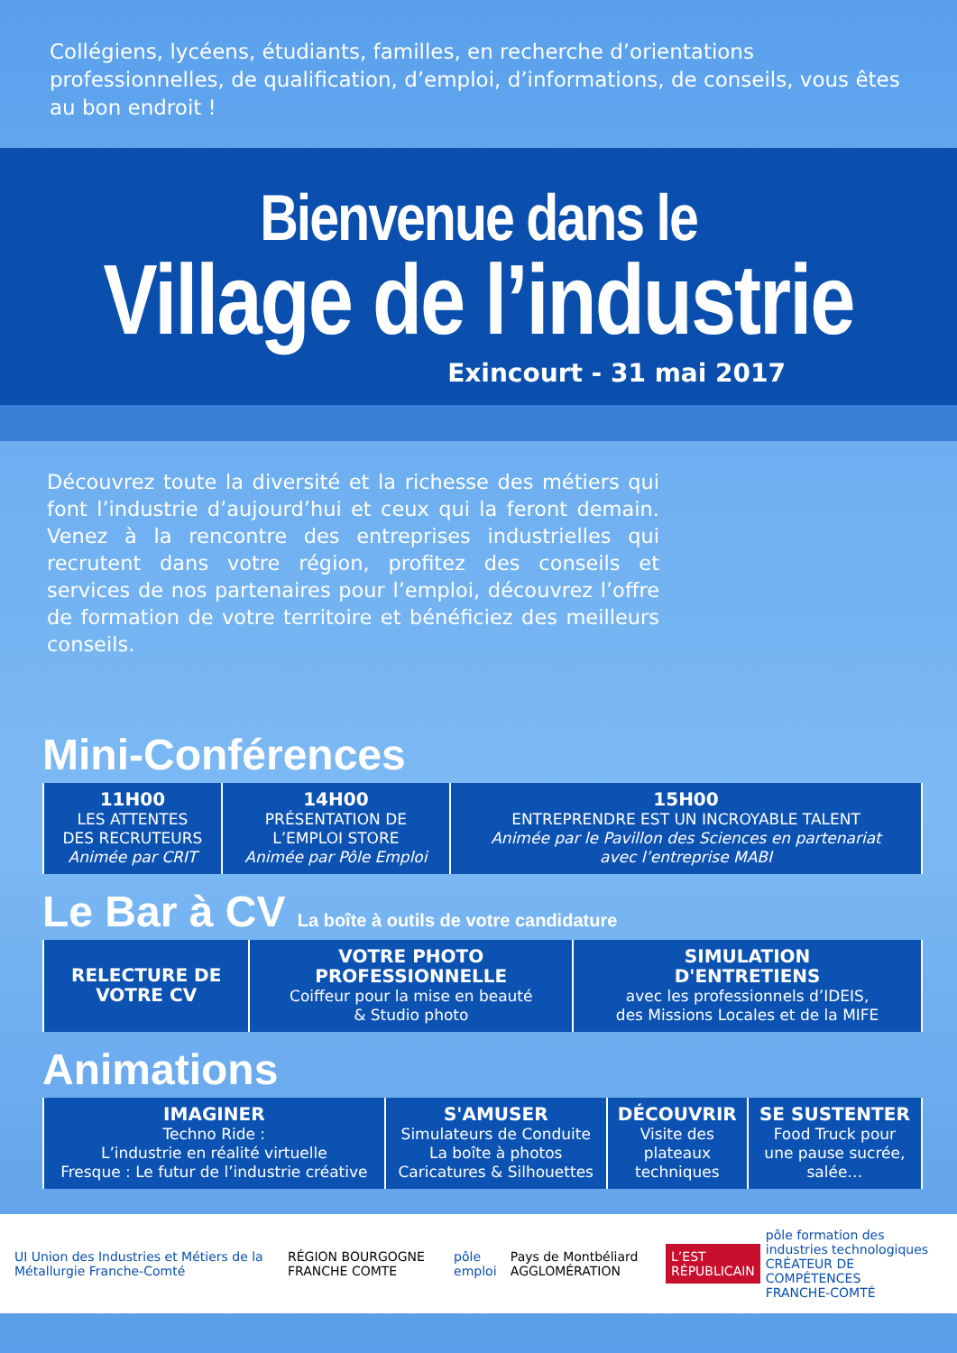Collégiens, lycéens, étudiants, familles, en recherche d’orientations professionnelles, de qualification, d’emploi, d’informations, de conseils, vous êtes au bon endroit !
Bienvenue dans le
Village de l’industrie
Exincourt - 31 mai 2017
Découvrez toute la diversité et la richesse des métiers qui font l’industrie d’aujourd’hui et ceux qui la feront demain. Venez à la rencontre des entreprises industrielles qui recrutent dans votre région, profitez des conseils et services de nos partenaires pour l’emploi, découvrez l’offre de formation de votre territoire et bénéficiez des meilleurs conseils.
Mini-Conférences
| 11H00 LES ATTENTES DES RECRUTEURS Animée par CRIT | 14H00 PRÉSENTATION DE L’EMPLOI STORE Animée par Pôle Emploi | 15H00 ENTREPRENDRE EST UN INCROYABLE TALENT Animée par le Pavillon des Sciences en partenariat avec l’entreprise MABI |
Le Bar à CV La boîte à outils de votre candidature
| RELECTURE DE VOTRE CV | VOTRE PHOTO PROFESSIONNELLE Coiffeur pour la mise en beauté & Studio photo | SIMULATION D'ENTRETIENS avec les professionnels d’IDEIS, des Missions Locales et de la MIFE |
Animations
| IMAGINER Techno Ride : L’industrie en réalité virtuelle Fresque : Le futur de l’industrie créative | S'AMUSER Simulateurs de Conduite La boîte à photos Caricatures & Silhouettes | DÉCOUVRIR Visite des plateaux techniques | SE SUSTENTER Food Truck pour une pause sucrée, salée… |
UI Union des Industries et Métiers de la Métallurgie Franche-Comté
RÉGION BOURGOGNE FRANCHE COMTE pôle emploi
Pays de Montbéliard AGGLOMÉRATION
L’EST RÉPUBLICAIN
pôle formation des industries technologiques
CRÉATEUR DE COMPÉTENCES
FRANCHE-COMTÉ